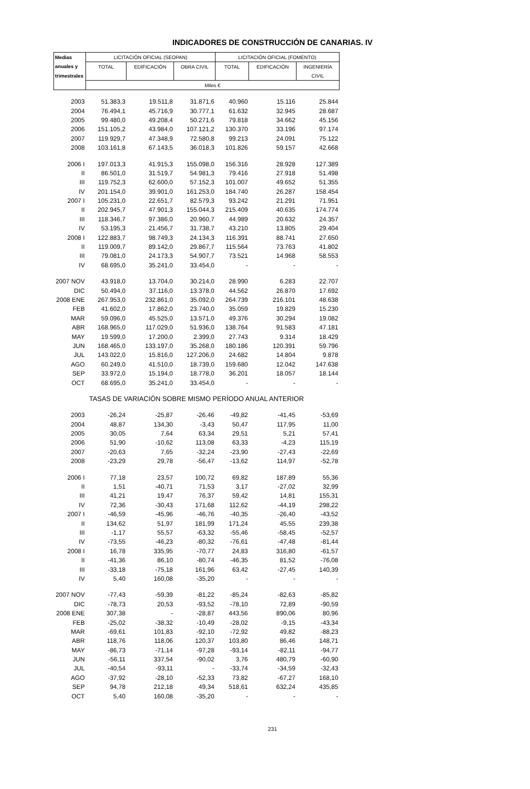INDICADORES DE CONSTRUCCIÓN DE CANARIAS. IV
| Medias | LICITACIÓN OFICIAL (SEOPAN) | | | LICITACIÓN OFICIAL (FOMENTO) | | |
| --- | --- | --- | --- | --- | --- | --- |
| anuales y | TOTAL | EDIFICACIÓN | OBRA CIVIL | TOTAL | EDIFICACIÓN | INGENIERÍA |
| trimestrales | | | | | | CIVIL |
| | Miles € | | | | | |
| 2003 | 51.383,3 | 19.511,8 | 31.871,6 | 40.960 | 15.116 | 25.844 |
| 2004 | 76.494,1 | 45.716,9 | 30.777,1 | 61.632 | 32.945 | 28.687 |
| 2005 | 99.480,0 | 49.208,4 | 50.271,6 | 79.818 | 34.662 | 45.156 |
| 2006 | 151.105,2 | 43.984,0 | 107.121,2 | 130.370 | 33.196 | 97.174 |
| 2007 | 119.929,7 | 47.348,9 | 72.580,8 | 99.213 | 24.091 | 75.122 |
| 2008 | 103.161,8 | 67.143,5 | 36.018,3 | 101.826 | 59.157 | 42.668 |
| 2006 I | 197.013,3 | 41.915,3 | 155.098,0 | 156.316 | 28.928 | 127.389 |
| II | 86.501,0 | 31.519,7 | 54.981,3 | 79.416 | 27.918 | 51.498 |
| III | 119.752,3 | 62.600,0 | 57.152,3 | 101.007 | 49.652 | 51.355 |
| IV | 201.154,0 | 39.901,0 | 161.253,0 | 184.740 | 26.287 | 158.454 |
| 2007 I | 105.231,0 | 22.651,7 | 82.579,3 | 93.242 | 21.291 | 71.951 |
| II | 202.945,7 | 47.901,3 | 155.044,3 | 215.409 | 40.635 | 174.774 |
| III | 118.346,7 | 97.386,0 | 20.960,7 | 44.989 | 20.632 | 24.357 |
| IV | 53.195,3 | 21.456,7 | 31.738,7 | 43.210 | 13.805 | 29.404 |
| 2008 I | 122.883,7 | 98.749,3 | 24.134,3 | 116.391 | 88.741 | 27.650 |
| II | 119.009,7 | 89.142,0 | 29.867,7 | 115.564 | 73.763 | 41.802 |
| III | 79.081,0 | 24.173,3 | 54.907,7 | 73.521 | 14.968 | 58.553 |
| IV | 68.695,0 | 35.241,0 | 33.454,0 | - | - | - |
| 2007 NOV | 43.918,0 | 13.704,0 | 30.214,0 | 28.990 | 6.283 | 22.707 |
| DIC | 50.494,0 | 37.116,0 | 13.378,0 | 44.562 | 26.870 | 17.692 |
| 2008 ENE | 267.953,0 | 232.861,0 | 35.092,0 | 264.739 | 216.101 | 48.638 |
| FEB | 41.602,0 | 17.862,0 | 23.740,0 | 35.059 | 19.829 | 15.230 |
| MAR | 59.096,0 | 45.525,0 | 13.571,0 | 49.376 | 30.294 | 19.082 |
| ABR | 168.965,0 | 117.029,0 | 51.936,0 | 138.764 | 91.583 | 47.181 |
| MAY | 19.599,0 | 17.200,0 | 2.399,0 | 27.743 | 9.314 | 18.429 |
| JUN | 168.465,0 | 133.197,0 | 35.268,0 | 180.186 | 120.391 | 59.796 |
| JUL | 143.022,0 | 15.816,0 | 127.206,0 | 24.682 | 14.804 | 9.878 |
| AGO | 60.249,0 | 41.510,0 | 18.739,0 | 159.680 | 12.042 | 147.638 |
| SEP | 33.972,0 | 15.194,0 | 18.778,0 | 36.201 | 18.057 | 18.144 |
| OCT | 68.695,0 | 35.241,0 | 33.454,0 | - | - | - |
| TASAS DE VARIACIÓN SOBRE MISMO PERÍODO ANUAL ANTERIOR | | | | | | |
| 2003 | -26,24 | -25,87 | -26,46 | -49,82 | -41,45 | -53,69 |
| 2004 | 48,87 | 134,30 | -3,43 | 50,47 | 117,95 | 11,00 |
| 2005 | 30,05 | 7,64 | 63,34 | 29,51 | 5,21 | 57,41 |
| 2006 | 51,90 | -10,62 | 113,08 | 63,33 | -4,23 | 115,19 |
| 2007 | -20,63 | 7,65 | -32,24 | -23,90 | -27,43 | -22,69 |
| 2008 | -23,29 | 29,78 | -56,47 | -13,62 | 114,97 | -52,78 |
| 2006 I | 77,18 | 23,57 | 100,72 | 69,82 | 187,89 | 55,36 |
| II | 1,51 | -40,71 | 71,53 | 3,17 | -27,02 | 32,99 |
| III | 41,21 | 19,47 | 76,37 | 59,42 | 14,81 | 155,31 |
| IV | 72,36 | -30,43 | 171,68 | 112,62 | -44,19 | 298,22 |
| 2007 I | -46,59 | -45,96 | -46,76 | -40,35 | -26,40 | -43,52 |
| II | 134,62 | 51,97 | 181,99 | 171,24 | 45,55 | 239,38 |
| III | -1,17 | 55,57 | -63,32 | -55,46 | -58,45 | -52,57 |
| IV | -73,55 | -46,23 | -80,32 | -76,61 | -47,48 | -81,44 |
| 2008 I | 16,78 | 335,95 | -70,77 | 24,83 | 316,80 | -61,57 |
| II | -41,36 | 86,10 | -80,74 | -46,35 | 81,52 | -76,08 |
| III | -33,18 | -75,18 | 161,96 | 63,42 | -27,45 | 140,39 |
| IV | 5,40 | 160,08 | -35,20 | - | - | - |
| 2007 NOV | -77,43 | -59,39 | -81,22 | -85,24 | -82,63 | -85,82 |
| DIC | -78,73 | 20,53 | -93,52 | -78,10 | 72,89 | -90,59 |
| 2008 ENE | 307,38 | - | -28,87 | 443,56 | 890,06 | 80,96 |
| FEB | -25,02 | -38,32 | -10,49 | -28,02 | -9,15 | -43,34 |
| MAR | -69,61 | 101,83 | -92,10 | -72,92 | 49,82 | -88,23 |
| ABR | 118,76 | 118,06 | 120,37 | 103,80 | 86,46 | 148,71 |
| MAY | -86,73 | -71,14 | -97,28 | -93,14 | -82,11 | -94,77 |
| JUN | -56,11 | 337,54 | -90,02 | 3,76 | 480,79 | -60,90 |
| JUL | -40,54 | -93,11 | - | -33,74 | -34,59 | -32,43 |
| AGO | -37,92 | -28,10 | -52,33 | 73,82 | -67,27 | 168,10 |
| SEP | 94,78 | 212,18 | 49,34 | 518,61 | 632,24 | 435,85 |
| OCT | 5,40 | 160,08 | -35,20 | - | - | - |
231